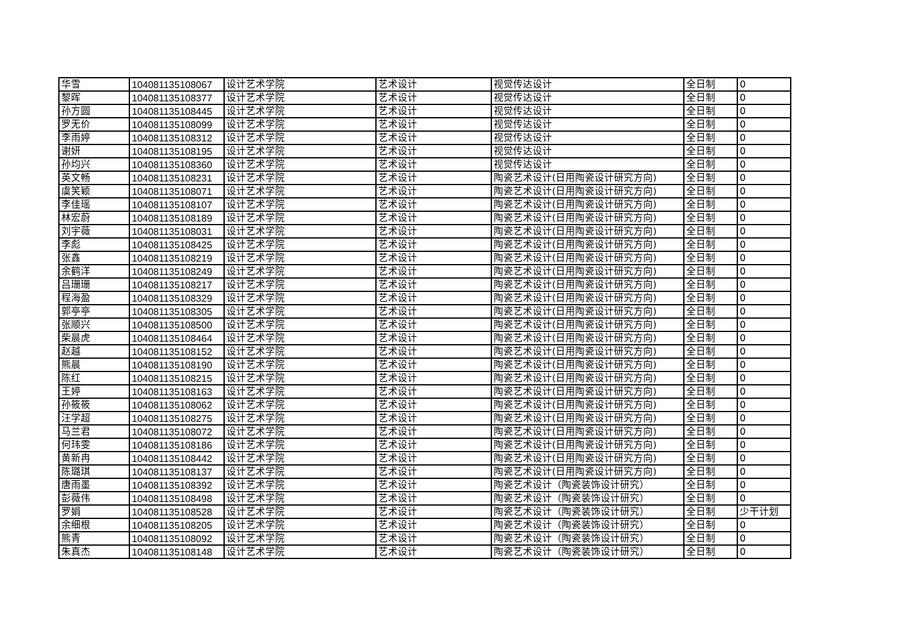| 华雪 | 104081135108067 | 设计艺术学院 | 艺术设计 | 视觉传达设计 | 全日制 | 0 |
| 黎晖 | 104081135108377 | 设计艺术学院 | 艺术设计 | 视觉传达设计 | 全日制 | 0 |
| 孙方圆 | 104081135108445 | 设计艺术学院 | 艺术设计 | 视觉传达设计 | 全日制 | 0 |
| 罗无价 | 104081135108099 | 设计艺术学院 | 艺术设计 | 视觉传达设计 | 全日制 | 0 |
| 李雨婷 | 104081135108312 | 设计艺术学院 | 艺术设计 | 视觉传达设计 | 全日制 | 0 |
| 谢妍 | 104081135108195 | 设计艺术学院 | 艺术设计 | 视觉传达设计 | 全日制 | 0 |
| 孙均兴 | 104081135108360 | 设计艺术学院 | 艺术设计 | 视觉传达设计 | 全日制 | 0 |
| 英文畅 | 104081135108231 | 设计艺术学院 | 艺术设计 | 陶瓷艺术设计(日用陶瓷设计研究方向) | 全日制 | 0 |
| 虞笑颖 | 104081135108071 | 设计艺术学院 | 艺术设计 | 陶瓷艺术设计(日用陶瓷设计研究方向) | 全日制 | 0 |
| 李佳瑶 | 104081135108107 | 设计艺术学院 | 艺术设计 | 陶瓷艺术设计(日用陶瓷设计研究方向) | 全日制 | 0 |
| 林宏蔚 | 104081135108189 | 设计艺术学院 | 艺术设计 | 陶瓷艺术设计(日用陶瓷设计研究方向) | 全日制 | 0 |
| 刘宇薇 | 104081135108031 | 设计艺术学院 | 艺术设计 | 陶瓷艺术设计(日用陶瓷设计研究方向) | 全日制 | 0 |
| 李彪 | 104081135108425 | 设计艺术学院 | 艺术设计 | 陶瓷艺术设计(日用陶瓷设计研究方向) | 全日制 | 0 |
| 张鑫 | 104081135108219 | 设计艺术学院 | 艺术设计 | 陶瓷艺术设计(日用陶瓷设计研究方向) | 全日制 | 0 |
| 余鹤洋 | 104081135108249 | 设计艺术学院 | 艺术设计 | 陶瓷艺术设计(日用陶瓷设计研究方向) | 全日制 | 0 |
| 吕珊珊 | 104081135108217 | 设计艺术学院 | 艺术设计 | 陶瓷艺术设计(日用陶瓷设计研究方向) | 全日制 | 0 |
| 程海盈 | 104081135108329 | 设计艺术学院 | 艺术设计 | 陶瓷艺术设计(日用陶瓷设计研究方向) | 全日制 | 0 |
| 郭亭亭 | 104081135108305 | 设计艺术学院 | 艺术设计 | 陶瓷艺术设计(日用陶瓷设计研究方向) | 全日制 | 0 |
| 张顺兴 | 104081135108500 | 设计艺术学院 | 艺术设计 | 陶瓷艺术设计(日用陶瓷设计研究方向) | 全日制 | 0 |
| 柴晨虎 | 104081135108464 | 设计艺术学院 | 艺术设计 | 陶瓷艺术设计(日用陶瓷设计研究方向) | 全日制 | 0 |
| 赵越 | 104081135108152 | 设计艺术学院 | 艺术设计 | 陶瓷艺术设计(日用陶瓷设计研究方向) | 全日制 | 0 |
| 熊晨 | 104081135108190 | 设计艺术学院 | 艺术设计 | 陶瓷艺术设计(日用陶瓷设计研究方向) | 全日制 | 0 |
| 陈红 | 104081135108215 | 设计艺术学院 | 艺术设计 | 陶瓷艺术设计(日用陶瓷设计研究方向) | 全日制 | 0 |
| 王婷 | 104081135108163 | 设计艺术学院 | 艺术设计 | 陶瓷艺术设计(日用陶瓷设计研究方向) | 全日制 | 0 |
| 孙筱筱 | 104081135108062 | 设计艺术学院 | 艺术设计 | 陶瓷艺术设计(日用陶瓷设计研究方向) | 全日制 | 0 |
| 汪学超 | 104081135108275 | 设计艺术学院 | 艺术设计 | 陶瓷艺术设计(日用陶瓷设计研究方向) | 全日制 | 0 |
| 马兰君 | 104081135108072 | 设计艺术学院 | 艺术设计 | 陶瓷艺术设计(日用陶瓷设计研究方向) | 全日制 | 0 |
| 何玮雯 | 104081135108186 | 设计艺术学院 | 艺术设计 | 陶瓷艺术设计(日用陶瓷设计研究方向) | 全日制 | 0 |
| 黄新冉 | 104081135108442 | 设计艺术学院 | 艺术设计 | 陶瓷艺术设计(日用陶瓷设计研究方向) | 全日制 | 0 |
| 陈璐琪 | 104081135108137 | 设计艺术学院 | 艺术设计 | 陶瓷艺术设计(日用陶瓷设计研究方向) | 全日制 | 0 |
| 唐雨墨 | 104081135108392 | 设计艺术学院 | 艺术设计 | 陶瓷艺术设计（陶瓷装饰设计研究） | 全日制 | 0 |
| 彭薇伟 | 104081135108498 | 设计艺术学院 | 艺术设计 | 陶瓷艺术设计（陶瓷装饰设计研究） | 全日制 | 0 |
| 罗娟 | 104081135108528 | 设计艺术学院 | 艺术设计 | 陶瓷艺术设计（陶瓷装饰设计研究） | 全日制 | 少干计划 |
| 余细根 | 104081135108205 | 设计艺术学院 | 艺术设计 | 陶瓷艺术设计（陶瓷装饰设计研究） | 全日制 | 0 |
| 熊青 | 104081135108092 | 设计艺术学院 | 艺术设计 | 陶瓷艺术设计（陶瓷装饰设计研究） | 全日制 | 0 |
| 朱真杰 | 104081135108148 | 设计艺术学院 | 艺术设计 | 陶瓷艺术设计（陶瓷装饰设计研究） | 全日制 | 0 |